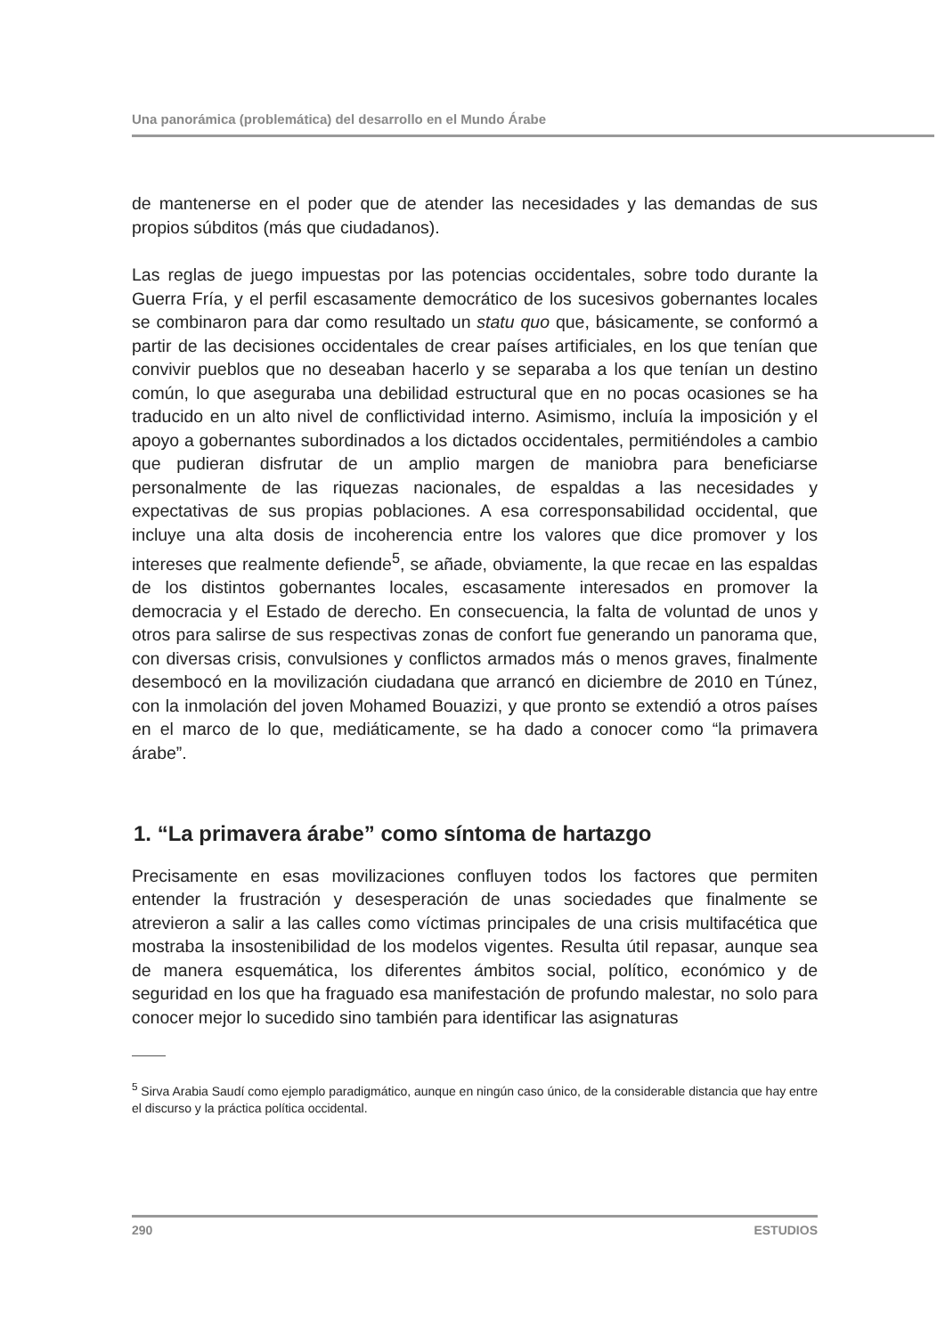Una panorámica (problemática) del desarrollo en el Mundo Árabe
de mantenerse en el poder que de atender las necesidades y las demandas de sus propios súbditos (más que ciudadanos).
Las reglas de juego impuestas por las potencias occidentales, sobre todo durante la Guerra Fría, y el perfil escasamente democrático de los sucesivos gobernantes locales se combinaron para dar como resultado un statu quo que, básicamente, se conformó a partir de las decisiones occidentales de crear países artificiales, en los que tenían que convivir pueblos que no deseaban hacerlo y se separaba a los que tenían un destino común, lo que aseguraba una debilidad estructural que en no pocas ocasiones se ha traducido en un alto nivel de conflictividad interno. Asimismo, incluía la imposición y el apoyo a gobernantes subordinados a los dictados occidentales, permitiéndoles a cambio que pudieran disfrutar de un amplio margen de maniobra para beneficiarse personalmente de las riquezas nacionales, de espaldas a las necesidades y expectativas de sus propias poblaciones. A esa corresponsabilidad occidental, que incluye una alta dosis de incoherencia entre los valores que dice promover y los intereses que realmente defiende<sup>5</sup>, se añade, obviamente, la que recae en las espaldas de los distintos gobernantes locales, escasamente interesados en promover la democracia y el Estado de derecho. En consecuencia, la falta de voluntad de unos y otros para salirse de sus respectivas zonas de confort fue generando un panorama que, con diversas crisis, convulsiones y conflictos armados más o menos graves, finalmente desembocó en la movilización ciudadana que arrancó en diciembre de 2010 en Túnez, con la inmolación del joven Mohamed Bouazizi, y que pronto se extendió a otros países en el marco de lo que, mediáticamente, se ha dado a conocer como “la primavera árabe”.
1. “La primavera árabe” como síntoma de hartazgo
Precisamente en esas movilizaciones confluyen todos los factores que permiten entender la frustración y desesperación de unas sociedades que finalmente se atrevieron a salir a las calles como víctimas principales de una crisis multifacética que mostraba la insostenibilidad de los modelos vigentes. Resulta útil repasar, aunque sea de manera esquemática, los diferentes ámbitos social, político, económico y de seguridad en los que ha fraguado esa manifestación de profundo malestar, no solo para conocer mejor lo sucedido sino también para identificar las asignaturas
<sup>5</sup> Sirva Arabia Saudí como ejemplo paradigmático, aunque en ningún caso único, de la considerable distancia que hay entre el discurso y la práctica política occidental.
290 ESTUDIOS